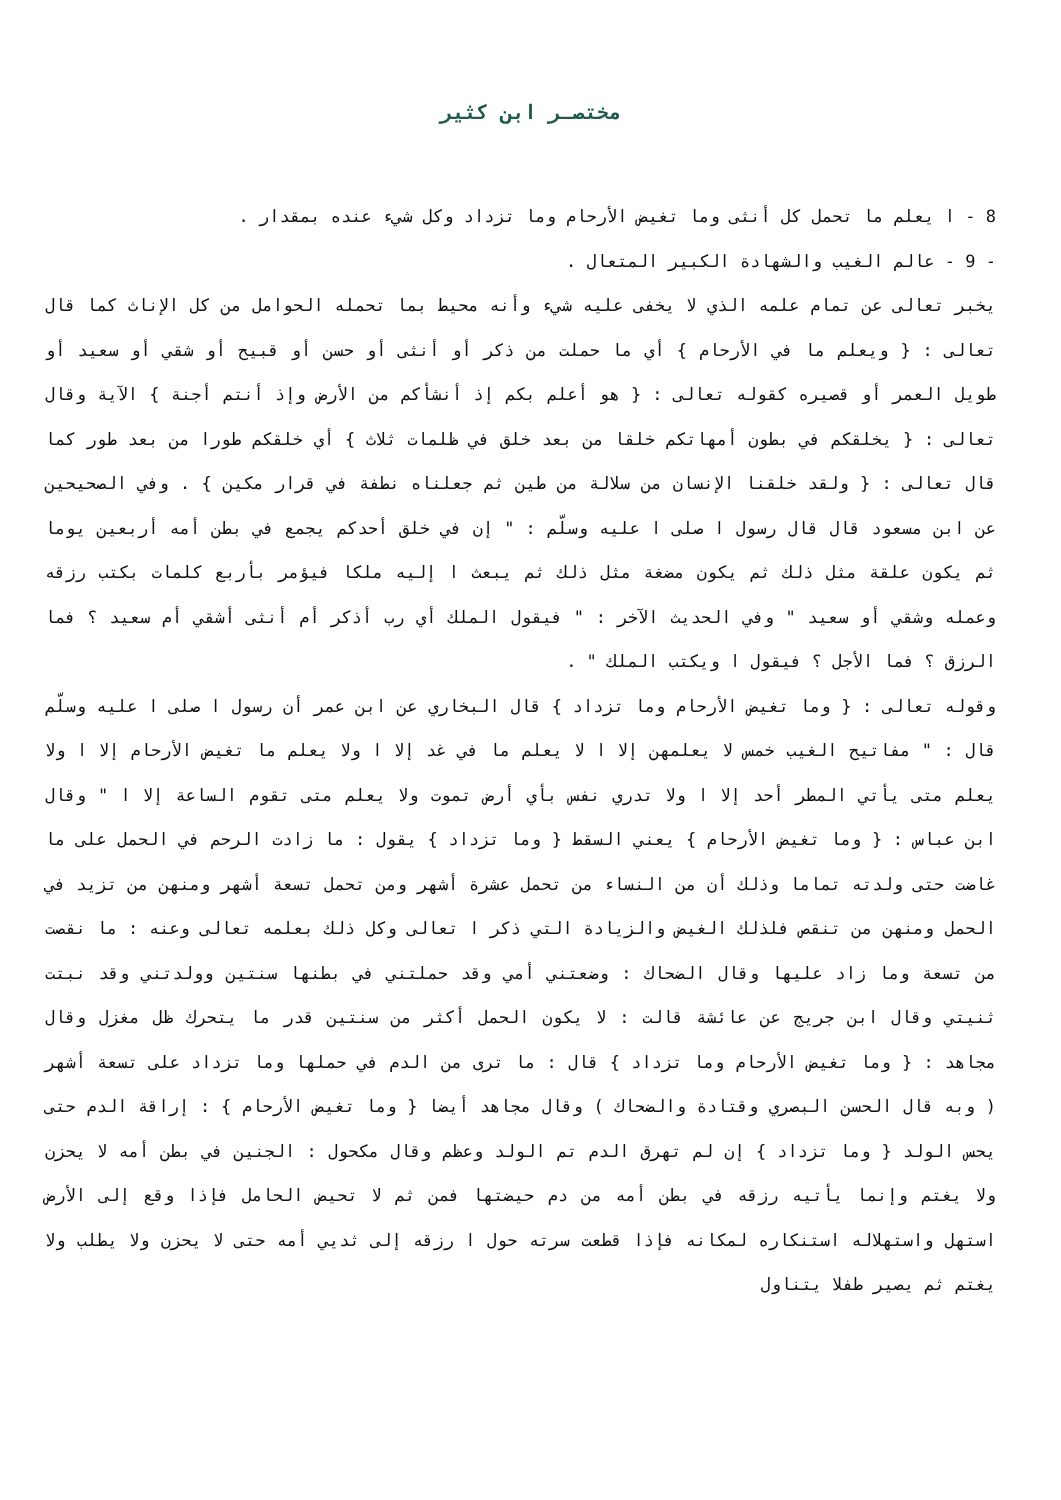مختصـر ابن كثير
8 - ا يعلم ما تحمل كل أنثى وما تغيض الأرحام وما تزداد وكل شيء عنده بمقدار .
- 9 - عالم الغيب والشهادة الكبير المتعال .
يخبر تعالى عن تمام علمه الذي لا يخفى عليه شيء وأنه محيط بما تحمله الحوامل من كل الإناث كما قال تعالى : { ويعلم ما في الأرحام } أي ما حملت من ذكر أو أنثى أو حسن أو قبيح أو شقي أو سعيد أو طويل العمر أو قصيره كقوله تعالى : { هو أعلم بكم إذ أنشأكم من الأرض وإذ أنتم أجنة } الآية وقال تعالى : { يخلقكم في بطون أمهاتكم خلقا من بعد خلق في ظلمات ثلاث } أي خلقكم طورا من بعد طور كما قال تعالى : { ولقد خلقنا الإنسان من سلالة من طين ثم جعلناه نطفة في قرار مكين } . وفي الصحيحين عن ابن مسعود قال قال رسول ا صلى ا عليه وسلّم : " إن في خلق أحدكم يجمع في بطن أمه أربعين يوما ثم يكون علقة مثل ذلك ثم يكون مضغة مثل ذلك ثم يبعث ا إليه ملكا فيؤمر بأربع كلمات بكتب رزقه وعمله وشقي أو سعيد " وفي الحديث الآخر : " فيقول الملك أي رب أذكر أم أنثى أشقي أم سعيد ؟ فما الرزق ؟ فما الأجل ؟ فيقول ا ويكتب الملك " .
وقوله تعالى : { وما تغيض الأرحام وما تزداد } قال البخاري عن ابن عمر أن رسول ا صلى ا عليه وسلّم قال : " مفاتيح الغيب خمس لا يعلمهن إلا ا لا يعلم ما في غد إلا ا ولا يعلم ما تغيض الأرحام إلا ا ولا يعلم متى يأتي المطر أحد إلا ا ولا تدري نفس بأي أرض تموت ولا يعلم متى تقوم الساعة إلا ا " وقال ابن عباس : { وما تغيض الأرحام } يعني السقط { وما تزداد } يقول : ما زادت الرحم في الحمل على ما غاضت حتى ولدته تماما وذلك أن من النساء من تحمل عشرة أشهر ومن تحمل تسعة أشهر ومنهن من تزيد في الحمل ومنهن من تنقص فلذلك الغيض والزيادة التي ذكر ا تعالى وكل ذلك بعلمه تعالى وعنه : ما نقصت من تسعة وما زاد عليها وقال الضحاك : وضعتني أمي وقد حملتني في بطنها سنتين وولدتني وقد نبتت ثنيتي وقال ابن جريج عن عائشة قالت : لا يكون الحمل أكثر من سنتين قدر ما يتحرك ظل مغزل وقال مجاهد : { وما تغيض الأرحام وما تزداد } قال : ما ترى من الدم في حملها وما تزداد على تسعة أشهر ( وبه قال الحسن البصري وقتادة والضحاك ) وقال مجاهد أيضا { وما تغيض الأرحام } : إراقة الدم حتى يحس الولد { وما تزداد } إن لم تهرق الدم تم الولد وعظم وقال مكحول : الجنين في بطن أمه لا يحزن ولا يغتم وإنما يأتيه رزقه في بطن أمه من دم حيضتها فمن ثم لا تحيض الحامل فإذا وقع إلى الأرض استهل واستهلاله استنكاره لمكانه فإذا قطعت سرته حول ا رزقه إلى ثديي أمه حتى لا يحزن ولا يطلب ولا يغتم ثم يصير طفلا يتناول